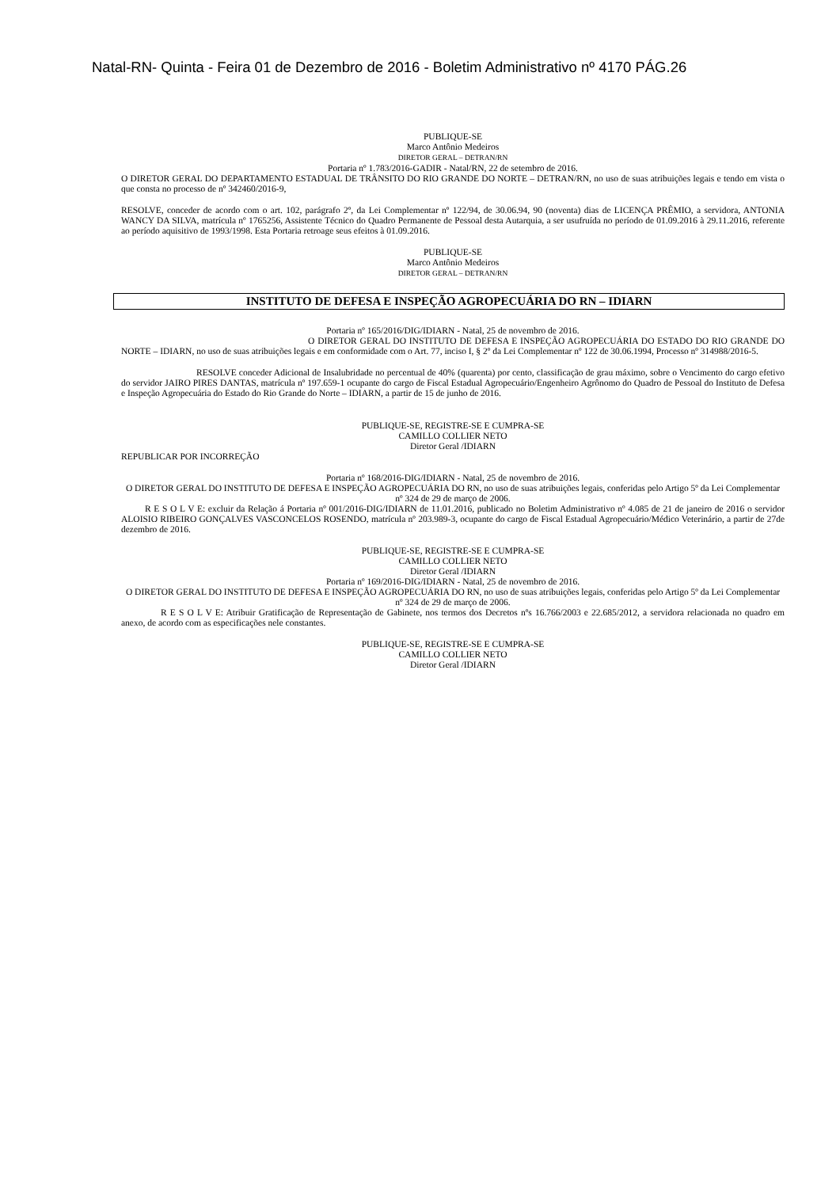Natal-RN- Quinta - Feira 01 de Dezembro de 2016 - Boletim Administrativo nº 4170 PÁG.26
PUBLIQUE-SE
Marco Antônio Medeiros
DIRETOR GERAL – DETRAN/RN
Portaria nº 1.783/2016-GADIR - Natal/RN, 22 de setembro de 2016.
O DIRETOR GERAL DO DEPARTAMENTO ESTADUAL DE TRÂNSITO DO RIO GRANDE DO NORTE – DETRAN/RN, no uso de suas atribuições legais e tendo em vista o que consta no processo de nº 342460/2016-9,
RESOLVE, conceder de acordo com o art. 102, parágrafo 2º, da Lei Complementar nº 122/94, de 30.06.94, 90 (noventa) dias de LICENÇA PRÊMIO, a servidora, ANTONIA WANCY DA SILVA, matrícula nº 1765256, Assistente Técnico do Quadro Permanente de Pessoal desta Autarquia, a ser usufruída no período de 01.09.2016 à 29.11.2016, referente ao período aquisitivo de 1993/1998. Esta Portaria retroage seus efeitos à 01.09.2016.
PUBLIQUE-SE
Marco Antônio Medeiros
DIRETOR GERAL – DETRAN/RN
INSTITUTO DE DEFESA E INSPEÇÃO AGROPECUÁRIA DO RN – IDIARN
Portaria nº 165/2016/DIG/IDIARN - Natal, 25 de novembro de 2016.
O DIRETOR GERAL DO INSTITUTO DE DEFESA E INSPEÇÃO AGROPECUÁRIA DO ESTADO DO RIO GRANDE DO NORTE – IDIARN, no uso de suas atribuições legais e em conformidade com o Art. 77, inciso I, § 2º da Lei Complementar nº 122 de 30.06.1994, Processo nº 314988/2016-5.
RESOLVE conceder Adicional de Insalubridade no percentual de 40% (quarenta) por cento, classificação de grau máximo, sobre o Vencimento do cargo efetivo do servidor JAIRO PIRES DANTAS, matrícula nº 197.659-1 ocupante do cargo de Fiscal Estadual Agropecuário/Engenheiro Agrônomo do Quadro de Pessoal do Instituto de Defesa e Inspeção Agropecuária do Estado do Rio Grande do Norte – IDIARN, a partir de 15 de junho de 2016.
PUBLIQUE-SE, REGISTRE-SE E CUMPRA-SE
CAMILLO COLLIER NETO
Diretor Geral /IDIARN
REPUBLICAR POR INCORREÇÃO
Portaria nº 168/2016-DIG/IDIARN - Natal, 25 de novembro de 2016.
O DIRETOR GERAL DO INSTITUTO DE DEFESA E INSPEÇÃO AGROPECUÁRIA DO RN, no uso de suas atribuições legais, conferidas pelo Artigo 5º da Lei Complementar nº 324 de 29 de março de 2006.
R E S O L V E: excluir da Relação á Portaria nº 001/2016-DIG/IDIARN de 11.01.2016, publicado no Boletim Administrativo nº 4.085 de 21 de janeiro de 2016 o servidor ALOISIO RIBEIRO GONÇALVES VASCONCELOS ROSENDO, matrícula nº 203.989-3, ocupante do cargo de Fiscal Estadual Agropecuário/Médico Veterinário, a partir de 27de dezembro de 2016.
PUBLIQUE-SE, REGISTRE-SE E CUMPRA-SE
CAMILLO COLLIER NETO
Diretor Geral /IDIARN
Portaria nº 169/2016-DIG/IDIARN - Natal, 25 de novembro de 2016.
O DIRETOR GERAL DO INSTITUTO DE DEFESA E INSPEÇÃO AGROPECUÁRIA DO RN, no uso de suas atribuições legais, conferidas pelo Artigo 5º da Lei Complementar nº 324 de 29 de março de 2006.
R E S O L V E: Atribuir Gratificação de Representação de Gabinete, nos termos dos Decretos nºs 16.766/2003 e 22.685/2012, a servidora relacionada no quadro em anexo, de acordo com as especificações nele constantes.
PUBLIQUE-SE, REGISTRE-SE E CUMPRA-SE
CAMILLO COLLIER NETO
Diretor Geral /IDIARN